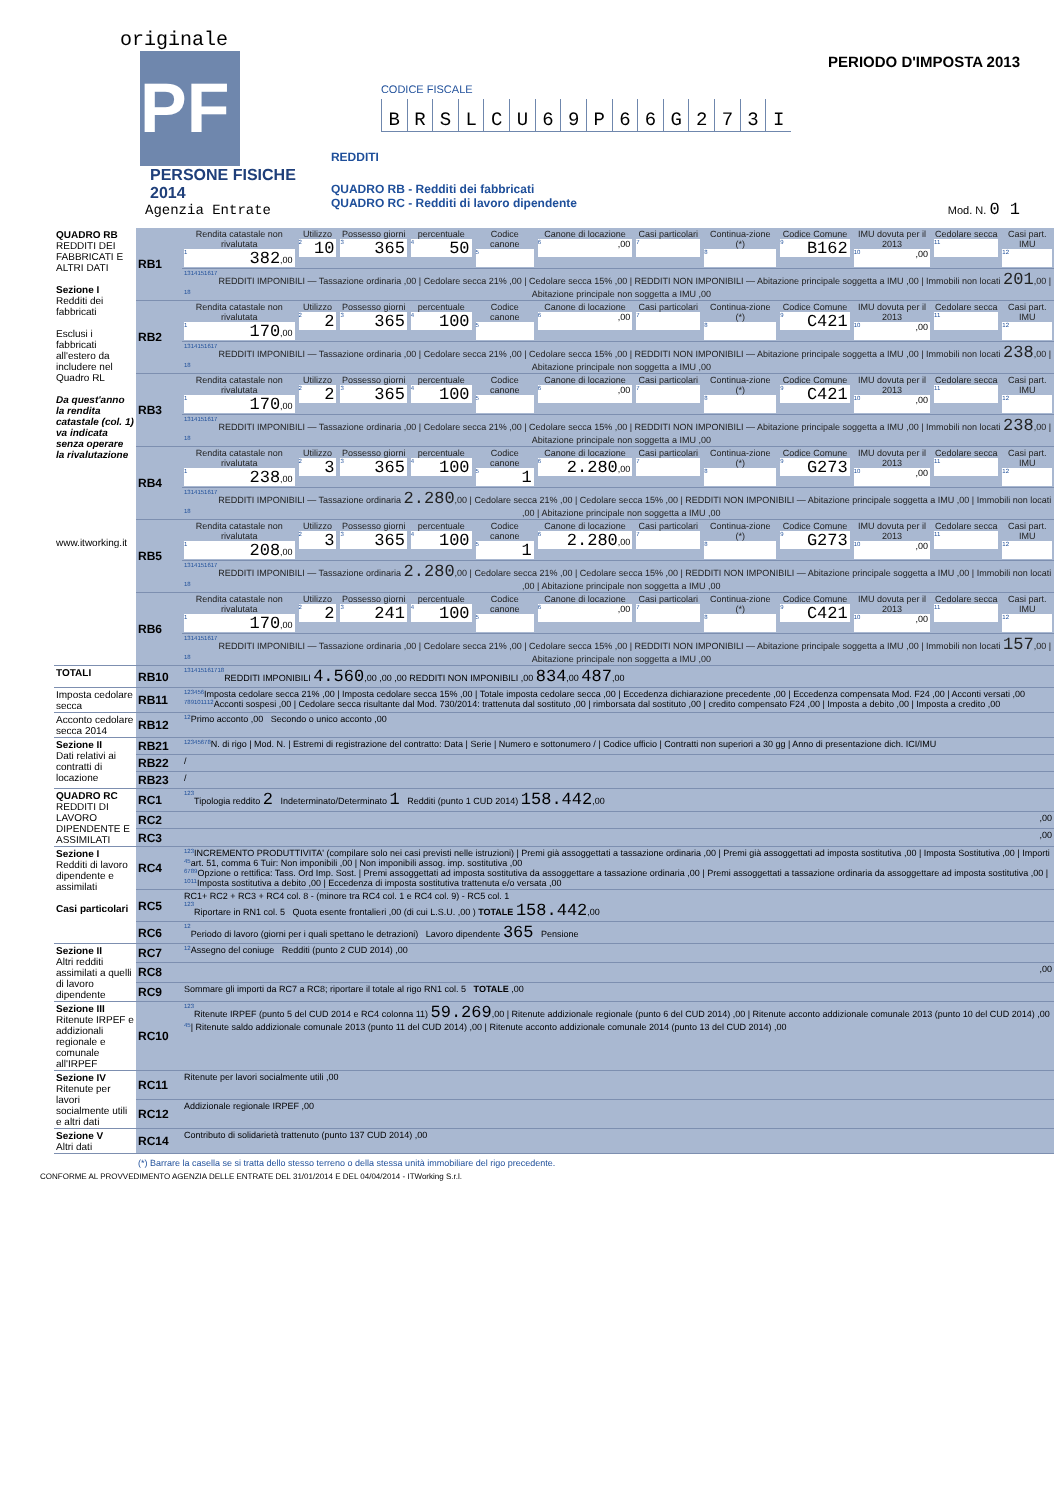originale
PF
PERSONE FISICHE
2014
Agenzia Entrate
CODICE FISCALE
BRSLCU 69 P 66 G 273 I
REDDITI
QUADRO RB - Redditi dei fabbricati
QUADRO RC - Redditi di lavoro dipendente
PERIODO D'IMPOSTA 2013
Mod. N. 0 1
| QUADRO RB REDDITI DEI FABBRICATI E ALTRI DATI Sezione I Redditi dei fabbricati Esclusi i fabbricati all'estero da includere nel Quadro RL Da quest'anno la rendita catastale (col. 1) va indicata senza operare la rivalutazione www.itworking.it | RB1 | Rendita catastale non rivalutata 1 382 ,00 | Utilizzo 2 10 | Possesso giorni 3 365 | percentuale 4 50 | Codice canone 5 | Canone di locazione 6 ,00 | Casi particolari 7 | Continua-zione (*) 8 | Codice Comune 9 B162 | IMU dovuta per il 2013 10 ,00 | Cedolare secca 11 | Casi part. IMU 12 |
| | | REDDITI IMPONIBILI — Tassazione ordinaria 13 ,00 / Cedolare secca 21% 14 ,00 / Cedolare secca 15% 15 ,00 / REDDITI NON IMPONIBILI — Abitazione principale soggetta a IMU 16 ,00 / Immobili non locati 17 201 ,00 / Abitazione principale non soggetta a IMU 18 ,00 | | | | | | | | | | | |
| | RB2 | Rendita catastale non rivalutata 1 170 ,00 | Utilizzo 2 2 | Possesso giorni 3 365 | percentuale 4 100 | Codice canone 5 | Canone di locazione 6 ,00 | Casi particolari 7 | Continua-zione (*) 8 | Codice Comune 9 C421 | IMU dovuta per il 2013 10 ,00 | Cedolare secca 11 | Casi part. IMU 12 |
| | | REDDITI IMPONIBILI — Tassazione ordinaria 13 ,00 / Cedolare secca 21% 14 ,00 / Cedolare secca 15% 15 ,00 / REDDITI NON IMPONIBILI — Abitazione principale soggetta a IMU 16 ,00 / Immobili non locati 17 238 ,00 / Abitazione principale non soggetta a IMU 18 ,00 | | | | | | | | | | | |
| | RB3 | Rendita catastale non rivalutata 1 170 ,00 | Utilizzo 2 2 | Possesso giorni 3 365 | percentuale 4 100 | Codice canone 5 | Canone di locazione 6 ,00 | Casi particolari 7 | Continua-zione (*) 8 | Codice Comune 9 C421 | IMU dovuta per il 2013 10 ,00 | Cedolare secca 11 | Casi part. IMU 12 |
| | | REDDITI IMPONIBILI — Tassazione ordinaria 13 ,00 / Cedolare secca 21% 14 ,00 / Cedolare secca 15% 15 ,00 / REDDITI NON IMPONIBILI — Abitazione principale soggetta a IMU 16 ,00 / Immobili non locati 17 238 ,00 / Abitazione principale non soggetta a IMU 18 ,00 | | | | | | | | | | | |
| | RB4 | Rendita catastale non rivalutata 1 238 ,00 | Utilizzo 2 3 | Possesso giorni 3 365 | percentuale 4 100 | Codice canone 5 1 | Canone di locazione 6 2.280 ,00 | Casi particolari 7 | Continua-zione (*) 8 | Codice Comune 9 G273 | IMU dovuta per il 2013 10 ,00 | Cedolare secca 11 | Casi part. IMU 12 |
| | | REDDITI IMPONIBILI — Tassazione ordinaria 13 2.280 ,00 / Cedolare secca 21% 14 ,00 / Cedolare secca 15% 15 ,00 / REDDITI NON IMPONIBILI — Abitazione principale soggetta a IMU 16 ,00 / Immobili non locati 17 ,00 / Abitazione principale non soggetta a IMU 18 ,00 | | | | | | | | | | | |
| | RB5 | Rendita catastale non rivalutata 1 208 ,00 | Utilizzo 2 3 | Possesso giorni 3 365 | percentuale 4 100 | Codice canone 5 1 | Canone di locazione 6 2.280 ,00 | Casi particolari 7 | Continua-zione (*) 8 | Codice Comune 9 G273 | IMU dovuta per il 2013 10 ,00 | Cedolare secca 11 | Casi part. IMU 12 |
| | | REDDITI IMPONIBILI — Tassazione ordinaria 13 2.280 ,00 / Cedolare secca 21% 14 ,00 / Cedolare secca 15% 15 ,00 / REDDITI NON IMPONIBILI — Abitazione principale soggetta a IMU 16 ,00 / Immobili non locati 17 ,00 / Abitazione principale non soggetta a IMU 18 ,00 | | | | | | | | | | | |
| | RB6 | Rendita catastale non rivalutata 1 170 ,00 | Utilizzo 2 2 | Possesso giorni 3 241 | percentuale 4 100 | Codice canone 5 | Canone di locazione 6 ,00 | Casi particolari 7 | Continua-zione (*) 8 | Codice Comune 9 C421 | IMU dovuta per il 2013 10 ,00 | Cedolare secca 11 | Casi part. IMU 12 |
| | | REDDITI IMPONIBILI — Tassazione ordinaria 13 ,00 / Cedolare secca 21% 14 ,00 / Cedolare secca 15% 15 ,00 / REDDITI NON IMPONIBILI — Abitazione principale soggetta a IMU 16 ,00 / Immobili non locati 17 157 ,00 / Abitazione principale non soggetta a IMU 18 ,00 | | | | | | | | | | | |
| TOTALI | RB10 | REDDITI IMPONIBILI 13 4.560 ,00 14 ,00 15 ,00 REDDITI NON IMPONIBILI 16 ,00 17 834 ,00 18 487 ,00 | | | | | | | | | | | |
| Imposta cedolare secca | RB11 | Imposta cedolare secca 21% 1 ,00 / Imposta cedolare secca 15% 2 ,00 / Totale imposta cedolare secca 3 ,00 / Eccedenza dichiarazione precedente 4 ,00 / Eccedenza compensata Mod. F24 5 ,00 / Acconti versati 6 ,00 Acconti sospesi 7 ,00 / Cedolare secca risultante dal Mod. 730/2014: trattenuta dal sostituto 8 ,00 / rimborsata dal sostituto 9 ,00 / credito compensato F24 10 ,00 / Imposta a debito 11 ,00 / Imposta a credito 12 ,00 | | | | | | | | | | | |
| Acconto cedolare secca 2014 | RB12 | Primo acconto 1 ,00 Secondo o unico acconto 2 ,00 | | | | | | | | | | | |
| Sezione II Dati relativi ai contratti di locazione | RB21 | N. di rigo 1 / Mod. N. 2 / Estremi di registrazione del contratto: Data 3 / Serie 4 / Numero e sottonumero 5 / / Codice ufficio 6 / Contratti non superiori a 30 gg 7 / Anno di presentazione dich. ICI/IMU 8 | | | | | | | | | | | |
| | RB22 | / | | | | | | | | | | | |
| | RB23 | / | | | | | | | | | | | |
| QUADRO RC REDDITI DI LAVORO DIPENDENTE E ASSIMILATI | RC1 | Tipologia reddito 1 2 Indeterminato/Determinato 2 1 Redditi (punto 1 CUD 2014) 3 158.442 ,00 | | | | | | | | | | | |
| | RC2 | ,00 | | | | | | | | | | | |
| | RC3 | ,00 | | | | | | | | | | | |
| Sezione I Redditi di lavoro dipendente e assimilati Casi particolari | RC4 | INCREMENTO PRODUTTIVITA' (compilare solo nei casi previsti nelle istruzioni) / Premi già assoggettati a tassazione ordinaria 1 ,00 / Premi già assoggettati ad imposta sostitutiva 2 ,00 / Imposta Sostitutiva 3 ,00 / Importi art. 51, comma 6 Tuir: Non imponibili 4 ,00 / Non imponibili assog. imp. sostitutiva 5 ,00 Opzione o rettifica: Tass. Ord 6 Imp. Sost. 7 / Premi assoggettati ad imposta sostitutiva da assoggettare a tassazione ordinaria 8 ,00 / Premi assoggettati a tassazione ordinaria da assoggettare ad imposta sostitutiva 9 ,00 / Imposta sostitutiva a debito 10 ,00 / Eccedenza di imposta sostitutiva trattenuta e/o versata 11 ,00 | | | | | | | | | | | |
| | RC5 | RC1+ RC2 + RC3 + RC4 col. 8 - (minore tra RC4 col. 1 e RC4 col. 9) - RC5 col. 1 Riportare in RN1 col. 5 Quota esente frontalieri 1 ,00 (di cui L.S.U. 2 ,00 ) TOTALE 3 158.442 ,00 | | | | | | | | | | | |
| | RC6 | Periodo di lavoro (giorni per i quali spettano le detrazioni) Lavoro dipendente 1 365 Pensione 2 | | | | | | | | | | | |
| Sezione II Altri redditi assimilati a quelli di lavoro dipendente | RC7 | Assegno del coniuge 1 Redditi (punto 2 CUD 2014) 2 ,00 | | | | | | | | | | | |
| | RC8 | ,00 | | | | | | | | | | | |
| | RC9 | Sommare gli importi da RC7 a RC8; riportare il totale al rigo RN1 col. 5 TOTALE ,00 | | | | | | | | | | | |
| Sezione III Ritenute IRPEF e addizionali regionale e comunale all'IRPEF | RC10 | Ritenute IRPEF (punto 5 del CUD 2014 e RC4 colonna 11) 1 59.269 ,00 / Ritenute addizionale regionale (punto 6 del CUD 2014) 2 ,00 / Ritenute acconto addizionale comunale 2013 (punto 10 del CUD 2014) 3 ,00 / Ritenute saldo addizionale comunale 2013 (punto 11 del CUD 2014) 4 ,00 / Ritenute acconto addizionale comunale 2014 (punto 13 del CUD 2014) 5 ,00 | | | | | | | | | | | |
| Sezione IV Ritenute per lavori socialmente utili e altri dati | RC11 | Ritenute per lavori socialmente utili ,00 | | | | | | | | | | | |
| | RC12 | Addizionale regionale IRPEF ,00 | | | | | | | | | | | |
| Sezione V Altri dati | RC14 | Contributo di solidarietà trattenuto (punto 137 CUD 2014) ,00 | | | | | | | | | | | |
(*) Barrare la casella se si tratta dello stesso terreno o della stessa unità immobiliare del rigo precedente.
CONFORME AL PROVVEDIMENTO AGENZIA DELLE ENTRATE DEL 31/01/2014 E DEL 04/04/2014 - ITWorking S.r.l.